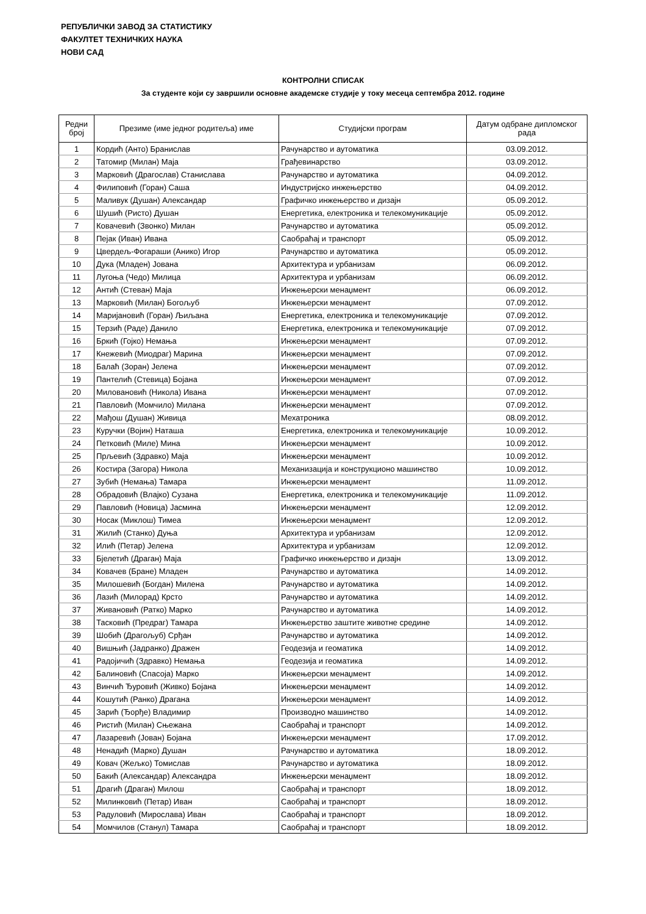РЕПУБЛИЧКИ ЗАВОД ЗА СТАТИСТИКУ
ФАКУЛТЕТ ТЕХНИЧКИХ НАУКА
НОВИ САД
КОНТРОЛНИ СПИСАК
За студенте који су завршили основне академске студије у току месеца септембра 2012. године
| Редни број | Презиме (име једног родитеља) име | Студијски програм | Датум одбране дипломског рада |
| --- | --- | --- | --- |
| 1 | Кордић (Анто) Бранислав | Рачунарство и аутоматика | 03.09.2012. |
| 2 | Татомир (Милан) Маја | Грађевинарство | 03.09.2012. |
| 3 | Марковић (Драгослав) Станислава | Рачунарство и аутоматика | 04.09.2012. |
| 4 | Филиповић (Горан) Саша | Индустријско инжењерство | 04.09.2012. |
| 5 | Маливук (Душан) Александар | Графичко инжењерство и дизајн | 05.09.2012. |
| 6 | Шушић (Ристо) Душан | Енергетика, електроника и телекомуникације | 05.09.2012. |
| 7 | Ковачевић (Звонко) Милан | Рачунарство и аутоматика | 05.09.2012. |
| 8 | Пејак (Иван) Ивана | Саобраћај и транспорт | 05.09.2012. |
| 9 | Цвердељ-Фогараши (Анико) Игор | Рачунарство и аутоматика | 05.09.2012. |
| 10 | Дука (Младен) Јована | Архитектура и урбанизам | 06.09.2012. |
| 11 | Лугоња (Чедо) Милица | Архитектура и урбанизам | 06.09.2012. |
| 12 | Антић (Стеван) Маја | Инжењерски менаџмент | 06.09.2012. |
| 13 | Марковић (Милан) Богољуб | Инжењерски менаџмент | 07.09.2012. |
| 14 | Маријановић (Горан) Љиљана | Енергетика, електроника и телекомуникације | 07.09.2012. |
| 15 | Терзић (Раде) Данило | Енергетика, електроника и телекомуникације | 07.09.2012. |
| 16 | Бркић (Гојко) Немања | Инжењерски менаџмент | 07.09.2012. |
| 17 | Кнежевић (Миодраг) Марина | Инжењерски менаџмент | 07.09.2012. |
| 18 | Балаћ (Зоран) Јелена | Инжењерски менаџмент | 07.09.2012. |
| 19 | Пантелић (Стевица) Бојана | Инжењерски менаџмент | 07.09.2012. |
| 20 | Миловановић (Никола) Ивана | Инжењерски менаџмент | 07.09.2012. |
| 21 | Павловић (Момчило) Милана | Инжењерски менаџмент | 07.09.2012. |
| 22 | Мађош (Душан) Живица | Мехатроника | 08.09.2012. |
| 23 | Куручки (Војин) Наташа | Енергетика, електроника и телекомуникације | 10.09.2012. |
| 24 | Петковић (Миле) Мина | Инжењерски менаџмент | 10.09.2012. |
| 25 | Прљевић (Здравко) Маја | Инжењерски менаџмент | 10.09.2012. |
| 26 | Костира (Загора) Никола | Механизација и конструкционо машинство | 10.09.2012. |
| 27 | Зубић (Немања) Тамара | Инжењерски менаџмент | 11.09.2012. |
| 28 | Обрадовић (Влајко) Сузана | Енергетика, електроника и телекомуникације | 11.09.2012. |
| 29 | Павловић (Новица) Јасмина | Инжењерски менаџмент | 12.09.2012. |
| 30 | Носак (Миклош) Тимеа | Инжењерски менаџмент | 12.09.2012. |
| 31 | Жилић (Станко) Дуња | Архитектура и урбанизам | 12.09.2012. |
| 32 | Илић (Петар) Јелена | Архитектура и урбанизам | 12.09.2012. |
| 33 | Бјелетић (Драган) Маја | Графичко инжењерство и дизајн | 13.09.2012. |
| 34 | Ковачев (Бране) Младен | Рачунарство и аутоматика | 14.09.2012. |
| 35 | Милошевић (Богдан) Милена | Рачунарство и аутоматика | 14.09.2012. |
| 36 | Лазић (Милорад) Крсто | Рачунарство и аутоматика | 14.09.2012. |
| 37 | Живановић (Ратко) Марко | Рачунарство и аутоматика | 14.09.2012. |
| 38 | Тасковић (Предраг) Тамара | Инжењерство заштите животне средине | 14.09.2012. |
| 39 | Шобић (Драгољуб) Срђан | Рачунарство и аутоматика | 14.09.2012. |
| 40 | Вишњић (Јадранко) Дражен | Геодезија и геоматика | 14.09.2012. |
| 41 | Радојичић (Здравко) Немања | Геодезија и геоматика | 14.09.2012. |
| 42 | Балиновић (Спасоја) Марко | Инжењерски менаџмент | 14.09.2012. |
| 43 | Винчић Ђуровић (Живко) Бојана | Инжењерски менаџмент | 14.09.2012. |
| 44 | Кошутић (Ранко) Драгана | Инжењерски менаџмент | 14.09.2012. |
| 45 | Зарић (Ђорђе) Владимир | Производно машинство | 14.09.2012. |
| 46 | Ристић (Милан) Сњежана | Саобраћај и транспорт | 14.09.2012. |
| 47 | Лазаревић (Јован) Бојана | Инжењерски менаџмент | 17.09.2012. |
| 48 | Ненадић (Марко) Душан | Рачунарство и аутоматика | 18.09.2012. |
| 49 | Ковач (Жељко) Томислав | Рачунарство и аутоматика | 18.09.2012. |
| 50 | Бакић (Александар) Александра | Инжењерски менаџмент | 18.09.2012. |
| 51 | Драгић (Драган) Милош | Саобраћај и транспорт | 18.09.2012. |
| 52 | Милинковић (Петар) Иван | Саобраћај и транспорт | 18.09.2012. |
| 53 | Радуловић (Мирослава) Иван | Саобраћај и транспорт | 18.09.2012. |
| 54 | Момчилов (Станул) Тамара | Саобраћај и транспорт | 18.09.2012. |